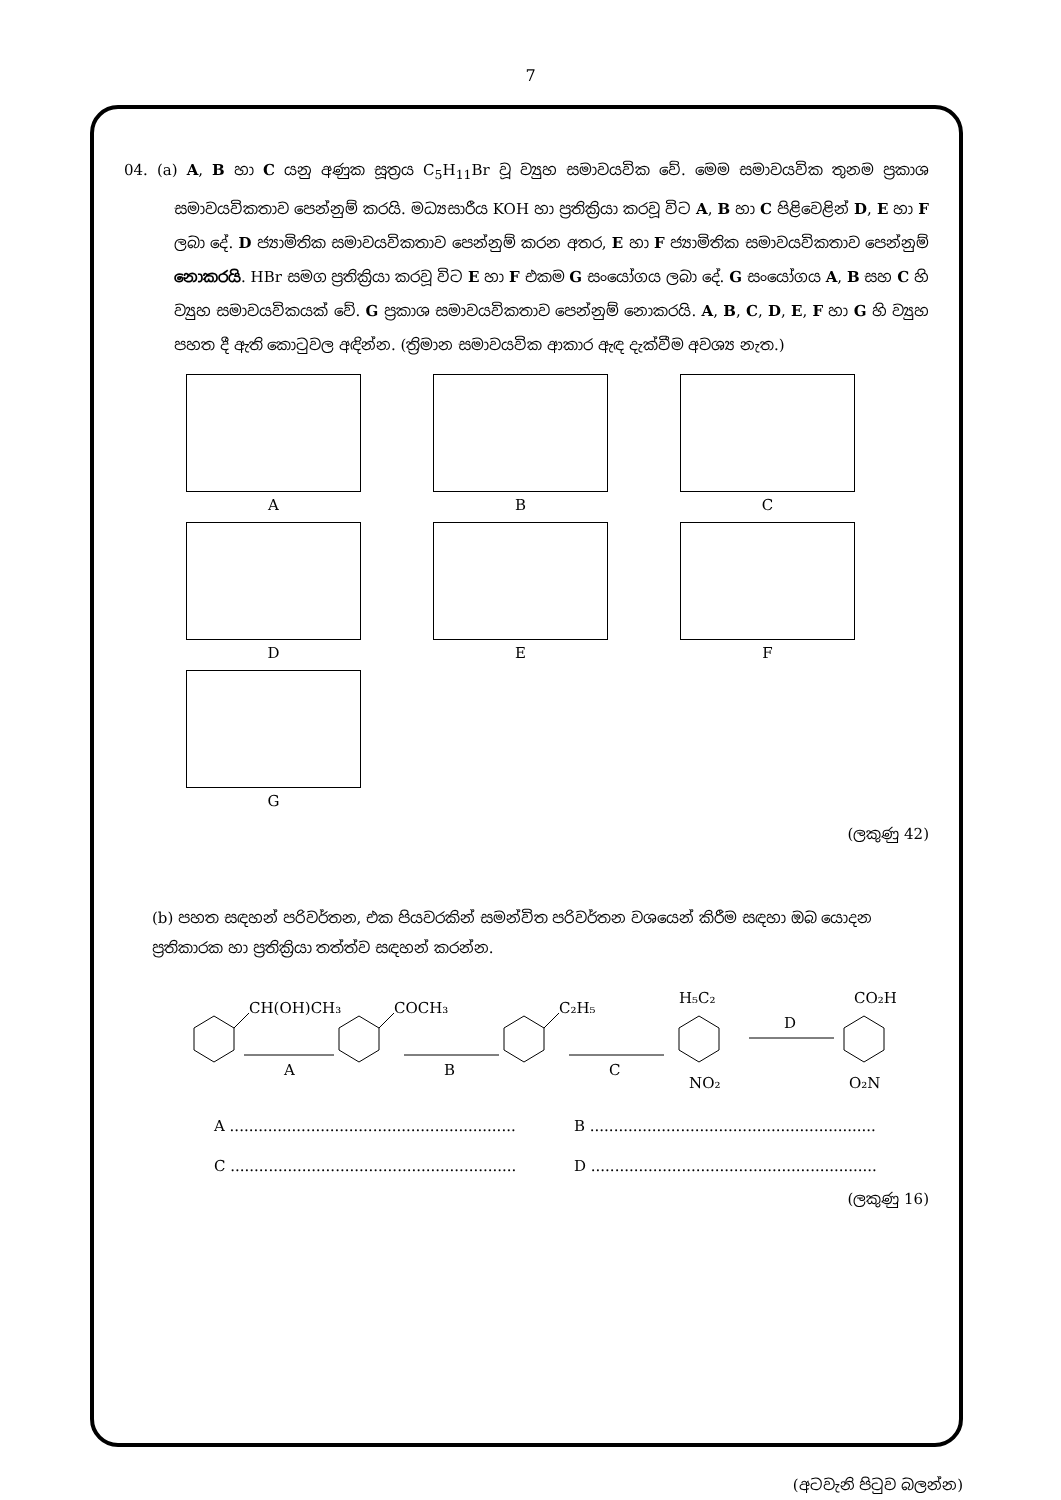7
04. (a) A, B හා C යනු අණුක සූත්‍රය C<sub>5</sub>H<sub>11</sub>Br වූ ව්‍යුහ සමාවයවික වේ. මෙම සමාවයවික තුනම ප්‍රකාශ සමාවයවිකතාව පෙන්නුම් කරයි. මධ්‍යසාරීය KOH හා ප්‍රතික්‍රියා කරවූ විට A, B හා C පිළිවෙළින් D, E හා F ලබා දේ. D ජ්‍යාමිතික සමාවයවිකතාව පෙන්නුම් කරන අතර, E හා F ජ්‍යාමිතික සමාවයවිකතාව පෙන්නුම් නොකරයි. HBr සමග ප්‍රතික්‍රියා කරවූ විට E හා F එකම G සංයෝගය ලබා දේ. G සංයෝගය A, B සහ C හි ව්‍යුහ සමාවයවිකයක් වේ. G ප්‍රකාශ සමාවයවිකතාව පෙන්නුම් නොකරයි. A, B, C, D, E, F හා G හි ව්‍යුහ පහත දී ඇති කොටුවල අඳින්න. (ත්‍රිමාන සමාවයවික ආකාර ඇඳ දැක්වීම අවශ්‍ය නැත.)
A
B
C
D
E
F
G
(ලකුණු 42)
(b) පහත සඳහන් පරිවර්තන, එක පියවරකින් සමන්විත පරිවර්තන වශයෙන් කිරීම සඳහා ඔබ යොදන ප්‍රතිකාරක හා ප්‍රතික්‍රියා තත්ත්ව සඳහන් කරන්න.
CH(OH)CH₃
A
COCH₃
B
C₂H₅
C
H₅C₂
NO₂
D
CO₂H
O₂N
A ............................................................
B ............................................................
C ............................................................
D ............................................................
(ලකුණු 16)
(අටවැනි පිටුව බලන්න)